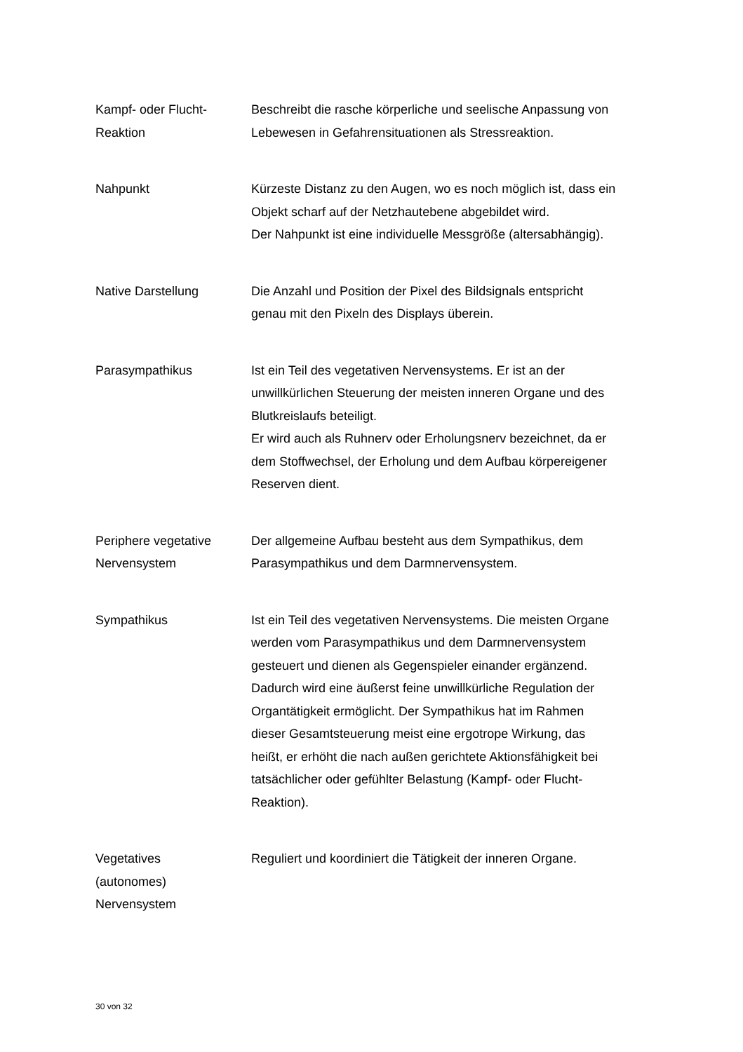| Kampf- oder Flucht- Reaktion | Beschreibt die rasche körperliche und seelische Anpassung von Lebewesen in Gefahrensituationen als Stressreaktion. |
| Nahpunkt | Kürzeste Distanz zu den Augen, wo es noch möglich ist, dass ein Objekt scharf auf der Netzhautebene abgebildet wird. Der Nahpunkt ist eine individuelle Messgröße (altersabhängig). |
| Native Darstellung | Die Anzahl und Position der Pixel des Bildsignals entspricht genau mit den Pixeln des Displays überein. |
| Parasympathikus | Ist ein Teil des vegetativen Nervensystems. Er ist an der unwillkürlichen Steuerung der meisten inneren Organe und des Blutkreislaufs beteiligt. Er wird auch als Ruhnerv oder Erholungsnerv bezeichnet, da er dem Stoffwechsel, der Erholung und dem Aufbau körpereigener Reserven dient. |
| Periphere vegetative Nervensystem | Der allgemeine Aufbau besteht aus dem Sympathikus, dem Parasympathikus und dem Darmnervensystem. |
| Sympathikus | Ist ein Teil des vegetativen Nervensystems. Die meisten Organe werden vom Parasympathikus und dem Darmnervensystem gesteuert und dienen als Gegenspieler einander ergänzend. Dadurch wird eine äußerst feine unwillkürliche Regulation der Organtätigkeit ermöglicht. Der Sympathikus hat im Rahmen dieser Gesamtsteuerung meist eine ergotrope Wirkung, das heißt, er erhöht die nach außen gerichtete Aktionsfähigkeit bei tatsächlicher oder gefühlter Belastung (Kampf- oder Flucht- Reaktion). |
| Vegetatives (autonomes) Nervensystem | Reguliert und koordiniert die Tätigkeit der inneren Organe. |
30 von 32